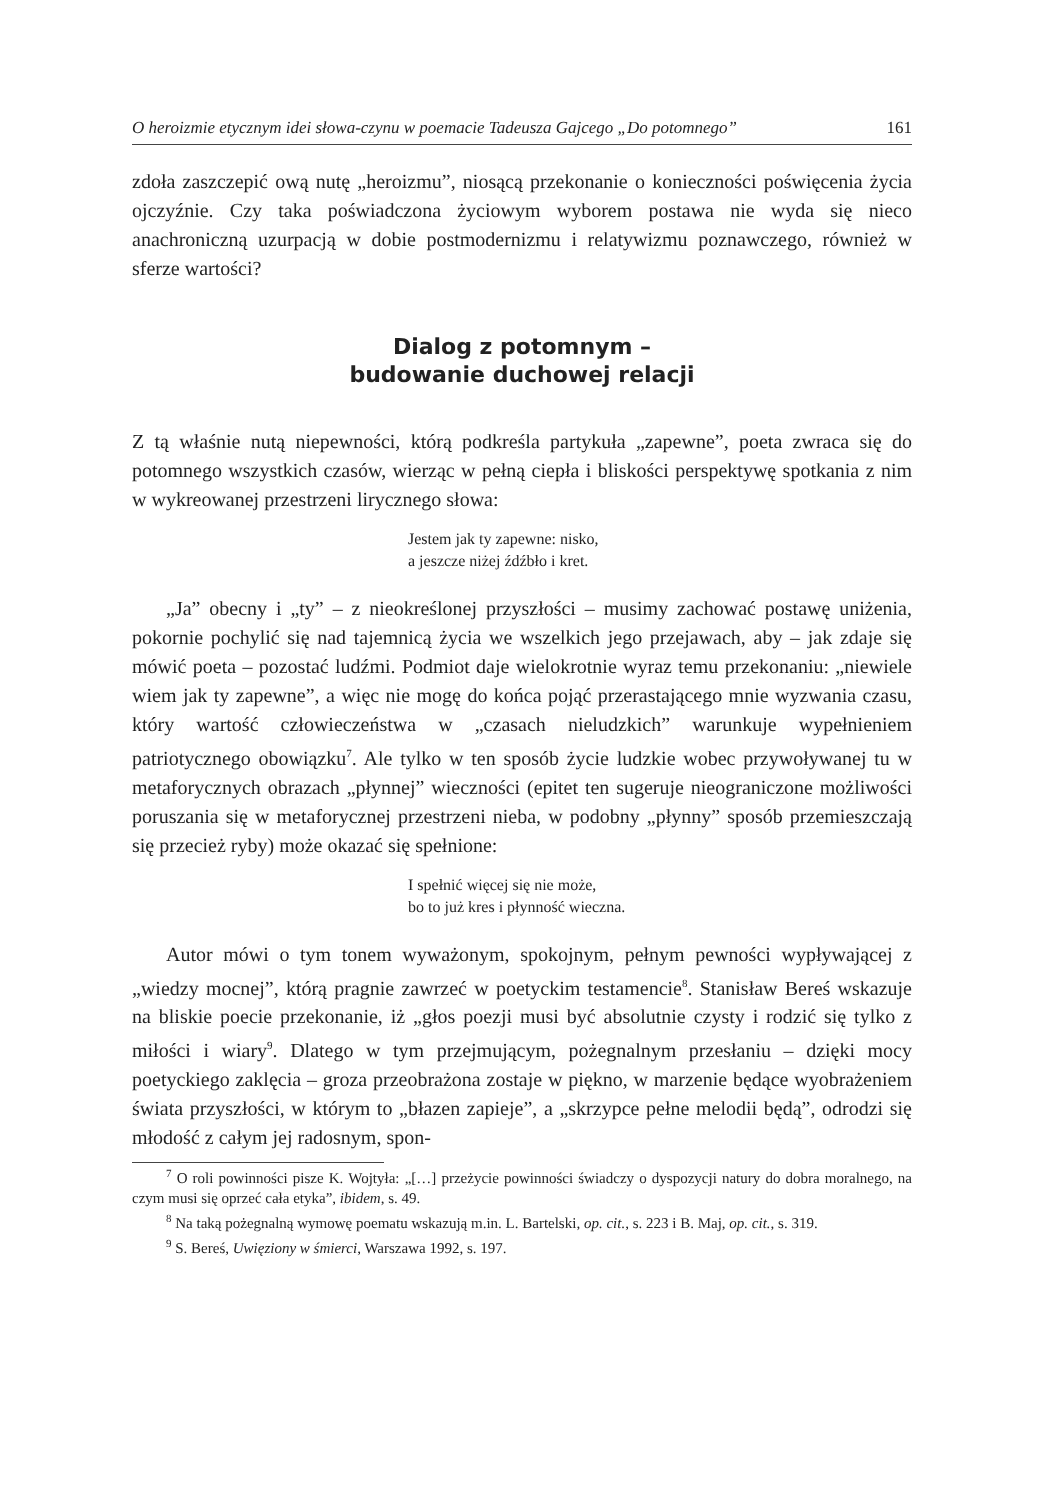O heroizmie etycznym idei słowa-czynu w poemacie Tadeusza Gajcego „Do potomnego” 161
zdoła zaszczepić ową nutę „heroizmu”, niosącą przekonanie o konieczności poświęcenia życia ojczyźnie. Czy taka poświadczona życiowym wyborem postawa nie wyda się nieco anachroniczną uzurpacją w dobie postmodernizmu i relatywizmu poznawczego, również w sferze wartości?
Dialog z potomnym –
budowanie duchowej relacji
Z tą właśnie nutą niepewności, którą podkreśla partykuła „zapewne”, poeta zwraca się do potomnego wszystkich czasów, wierząc w pełną ciepła i bliskości perspektywę spotkania z nim w wykreowanej przestrzeni lirycznego słowa:
Jestem jak ty zapewne: nisko,
a jeszcze niżej źdźbło i kret.
„Ja” obecny i „ty” – z nieokreślonej przyszłości – musimy zachować postawę uniżenia, pokornie pochylić się nad tajemnicą życia we wszelkich jego przejawach, aby – jak zdaje się mówić poeta – pozostać ludźmi. Podmiot daje wielokrotnie wyraz temu przekonaniu: „niewiele wiem jak ty zapewne”, a więc nie mogę do końca pojąć przerastającego mnie wyzwania czasu, który wartość człowieczeństwa w „czasach nieludzkich” warunkuje wypełnieniem patriotycznego obowiązku<sup>7</sup>. Ale tylko w ten sposób życie ludzkie wobec przywoływanej tu w metaforycznych obrazach „płynnej” wieczności (epitet ten sugeruje nieograniczone możliwości poruszania się w metaforycznej przestrzeni nieba, w podobny „płynny” sposób przemieszczają się przecież ryby) może okazać się spełnione:
I spełnić więcej się nie może,
bo to już kres i płynność wieczna.
Autor mówi o tym tonem wyważonym, spokojnym, pełnym pewności wypływającej z „wiedzy mocnej”, którą pragnie zawrzeć w poetyckim testamencie<sup>8</sup>. Stanisław Bereś wskazuje na bliskie poecie przekonanie, iż „głos poezji musi być absolutnie czysty i rodzić się tylko z miłości i wiary<sup>9</sup>. Dlatego w tym przejmującym, pożegnalnym przesłaniu – dzięki mocy poetyckiego zaklęcia – groza przeobrażona zostaje w piękno, w marzenie będące wyobrażeniem świata przyszłości, w którym to „błazen zapieje”, a „skrzypce pełne melodii będą”, odrodzi się młodość z całym jej radosnym, spon-
<sup>7</sup> O roli powinności pisze K. Wojtyła: „[…] przeżycie powinności świadczy o dyspozycji natury do dobra moralnego, na czym musi się oprzeć cała etyka”, ibidem, s. 49.
<sup>8</sup> Na taką pożegnalną wymowę poematu wskazują m.in. L. Bartelski, op. cit., s. 223 i B. Maj, op. cit., s. 319.
<sup>9</sup> S. Bereś, Uwięziony w śmierci, Warszawa 1992, s. 197.